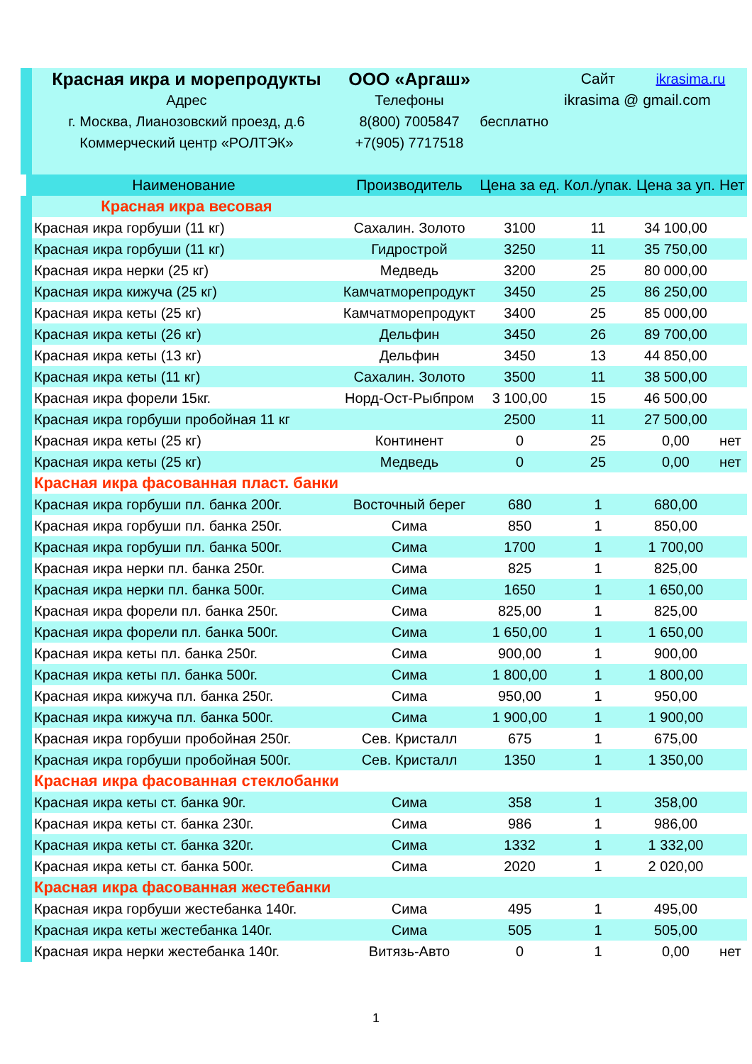| Красная икра и морепродукты | ООО «Аргаш» | | Сайт | ikrasima.ru | |
| Адрес | Телефоны | | ikrasima @ gmail.com | | |
| г. Москва, Лианозовский проезд, д.6 | 8(800) 7005847 | бесплатно | | | |
| Коммерческий центр «РОЛТЭК» | +7(905) 7717518 | | | | |
| Наименование | Производитель | Цена за ед. | Кол./упак. | Цена за уп. | Нет |
| Красная икра весовая | | | | | |
| Красная икра горбуши (11 кг) | Сахалин. Золото | 3100 | 11 | 34 100,00 | |
| Красная икра горбуши (11 кг) | Гидрострой | 3250 | 11 | 35 750,00 | |
| Красная икра нерки (25 кг) | Медведь | 3200 | 25 | 80 000,00 | |
| Красная икра кижуча (25 кг) | Камчатморепродукт | 3450 | 25 | 86 250,00 | |
| Красная икра кеты (25 кг) | Камчатморепродукт | 3400 | 25 | 85 000,00 | |
| Красная икра кеты (26 кг) | Дельфин | 3450 | 26 | 89 700,00 | |
| Красная икра кеты (13 кг) | Дельфин | 3450 | 13 | 44 850,00 | |
| Красная икра кеты (11 кг) | Сахалин. Золото | 3500 | 11 | 38 500,00 | |
| Красная икра форели 15кг. | Норд-Ост-Рыбпром | 3 100,00 | 15 | 46 500,00 | |
| Красная икра горбуши пробойная 11 кг | | 2500 | 11 | 27 500,00 | |
| Красная икра кеты (25 кг) | Континент | 0 | 25 | 0,00 | нет |
| Красная икра кеты (25 кг) | Медведь | 0 | 25 | 0,00 | нет |
| Красная икра фасованная пласт. банки | | | | | |
| Красная икра горбуши пл. банка 200г. | Восточный берег | 680 | 1 | 680,00 | |
| Красная икра горбуши пл. банка 250г. | Сима | 850 | 1 | 850,00 | |
| Красная икра горбуши пл. банка 500г. | Сима | 1700 | 1 | 1 700,00 | |
| Красная икра нерки пл. банка 250г. | Сима | 825 | 1 | 825,00 | |
| Красная икра нерки пл. банка 500г. | Сима | 1650 | 1 | 1 650,00 | |
| Красная икра форели пл. банка 250г. | Сима | 825,00 | 1 | 825,00 | |
| Красная икра форели пл. банка 500г. | Сима | 1 650,00 | 1 | 1 650,00 | |
| Красная икра кеты пл. банка 250г. | Сима | 900,00 | 1 | 900,00 | |
| Красная икра кеты пл. банка 500г. | Сима | 1 800,00 | 1 | 1 800,00 | |
| Красная икра кижуча пл. банка 250г. | Сима | 950,00 | 1 | 950,00 | |
| Красная икра кижуча пл. банка 500г. | Сима | 1 900,00 | 1 | 1 900,00 | |
| Красная икра горбуши пробойная 250г. | Сев. Кристалл | 675 | 1 | 675,00 | |
| Красная икра горбуши пробойная 500г. | Сев. Кристалл | 1350 | 1 | 1 350,00 | |
| Красная икра фасованная стеклобанки | | | | | |
| Красная икра кеты ст. банка 90г. | Сима | 358 | 1 | 358,00 | |
| Красная икра кеты ст. банка 230г. | Сима | 986 | 1 | 986,00 | |
| Красная икра кеты ст. банка 320г. | Сима | 1332 | 1 | 1 332,00 | |
| Красная икра кеты ст. банка 500г. | Сима | 2020 | 1 | 2 020,00 | |
| Красная икра фасованная жестебанки | | | | | |
| Красная икра горбуши жестебанка 140г. | Сима | 495 | 1 | 495,00 | |
| Красная икра кеты жестебанка 140г. | Сима | 505 | 1 | 505,00 | |
| Красная икра нерки жестебанка 140г. | Витязь-Авто | 0 | 1 | 0,00 | нет |
1